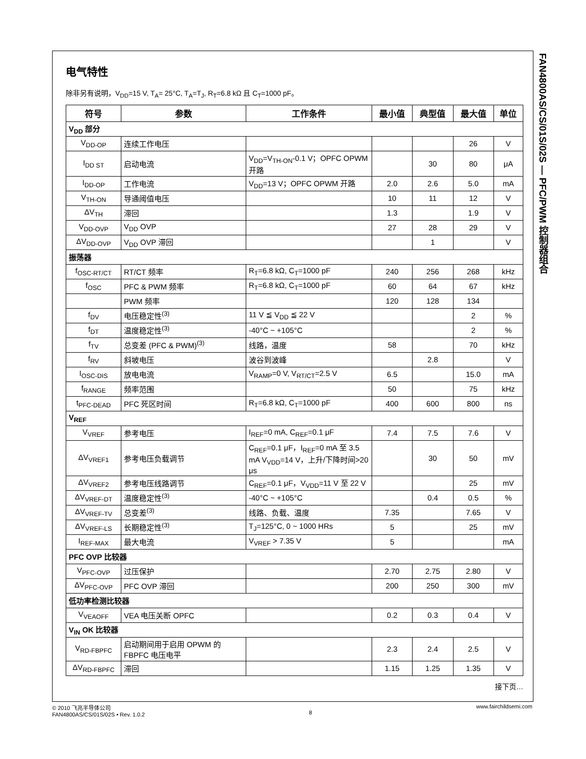FAN4800AS/CS/01S/02S — PFC/PWM 控制器组合
电气特性
除非另有说明，V<sub>DD</sub>=15 V, T<sub>A</sub>= 25°C, T<sub>A</sub>=T<sub>J</sub>, R<sub>T</sub>=6.8 kΩ 且 C<sub>T</sub>=1000 pF。
| 符号 | 参数 | 工作条件 | 最小值 | 典型值 | 最大值 | 单位 |
| --- | --- | --- | --- | --- | --- | --- |
| V<sub>DD</sub> 部分 | | | | | | |
| V<sub>DD-OP</sub> | 连续工作电压 | | | | 26 | V |
| I<sub>DD ST</sub> | 启动电流 | V<sub>DD</sub>=V<sub>TH-ON</sub>-0.1 V；OPFC OPWM 开路 | | 30 | 80 | μA |
| I<sub>DD-OP</sub> | 工作电流 | V<sub>DD</sub>=13 V；OPFC OPWM 开路 | 2.0 | 2.6 | 5.0 | mA |
| V<sub>TH-ON</sub> | 导通阈值电压 | | 10 | 11 | 12 | V |
| ΔV<sub>TH</sub> | 滞回 | | 1.3 | | 1.9 | V |
| V<sub>DD-OVP</sub> | V<sub>DD</sub> OVP | | 27 | 28 | 29 | V |
| ΔV<sub>DD-OVP</sub> | V<sub>DD</sub> OVP 滞回 | | | 1 | | V |
| 振荡器 | | | | | | |
| f<sub>OSC-RT/CT</sub> | RT/CT 频率 | R<sub>T</sub>=6.8 kΩ, C<sub>T</sub>=1000 pF | 240 | 256 | 268 | kHz |
| f<sub>OSC</sub> | PFC & PWM 频率 | R<sub>T</sub>=6.8 kΩ, C<sub>T</sub>=1000 pF | 60 | 64 | 67 | kHz |
| | PWM 频率 | | 120 | 128 | 134 | |
| f<sub>DV</sub> | 电压稳定性<sup>(3)</sup> | 11 V ≦ V<sub>DD</sub> ≦ 22 V | | | 2 | % |
| f<sub>DT</sub> | 温度稳定性<sup>(3)</sup> | -40°C ~ +105°C | | | 2 | % |
| f<sub>TV</sub> | 总变差 (PFC & PWM)<sup>(3)</sup> | 线路，温度 | 58 | | 70 | kHz |
| f<sub>RV</sub> | 斜坡电压 | 波谷到波峰 | | 2.8 | | V |
| I<sub>OSC-DIS</sub> | 放电电流 | V<sub>RAMP</sub>=0 V, V<sub>RT/CT</sub>=2.5 V | 6.5 | | 15.0 | mA |
| f<sub>RANGE</sub> | 频率范围 | | 50 | | 75 | kHz |
| t<sub>PFC-DEAD</sub> | PFC 死区时间 | R<sub>T</sub>=6.8 kΩ, C<sub>T</sub>=1000 pF | 400 | 600 | 800 | ns |
| V<sub>REF</sub> | | | | | | |
| V<sub>VREF</sub> | 参考电压 | I<sub>REF</sub>=0 mA, C<sub>REF</sub>=0.1 μF | 7.4 | 7.5 | 7.6 | V |
| ΔV<sub>VREF1</sub> | 参考电压负载调节 | C<sub>REF</sub>=0.1 μF，I<sub>REF</sub>=0 mA 至 3.5 mA V<sub>VDD</sub>=14 V，上升/下降时间>20 μs | | 30 | 50 | mV |
| ΔV<sub>VREF2</sub> | 参考电压线路调节 | C<sub>REF</sub>=0.1 μF，V<sub>VDD</sub>=11 V 至 22 V | | | 25 | mV |
| ΔV<sub>VREF-DT</sub> | 温度稳定性<sup>(3)</sup> | -40°C ~ +105°C | | 0.4 | 0.5 | % |
| ΔV<sub>VREF-TV</sub> | 总变差<sup>(3)</sup> | 线路、负载、温度 | 7.35 | | 7.65 | V |
| ΔV<sub>VREF-LS</sub> | 长期稳定性<sup>(3)</sup> | T<sub>J</sub>=125°C, 0 ~ 1000 HRs | 5 | | 25 | mV |
| I<sub>REF-MAX</sub> | 最大电流 | V<sub>VREF</sub> > 7.35 V | 5 | | | mA |
| PFC OVP 比较器 | | | | | | |
| V<sub>PFC-OVP</sub> | 过压保护 | | 2.70 | 2.75 | 2.80 | V |
| ΔV<sub>PFC-OVP</sub> | PFC OVP 滞回 | | 200 | 250 | 300 | mV |
| 低功率检测比较器 | | | | | | |
| V<sub>VEAOFF</sub> | VEA 电压关断 OPFC | | 0.2 | 0.3 | 0.4 | V |
| V<sub>IN</sub> OK 比较器 | | | | | | |
| V<sub>RD-FBPFC</sub> | 启动期间用于启用 OPWM 的 FBPFC 电压电平 | | 2.3 | 2.4 | 2.5 | V |
| ΔV<sub>RD-FBPFC</sub> | 滞回 | | 1.15 | 1.25 | 1.35 | V |
接下页…
© 2010 飞兆半导体公司
FAN4800AS/CS/01S/02S • Rev. 1.0.2
8 www.fairchildsemi.com